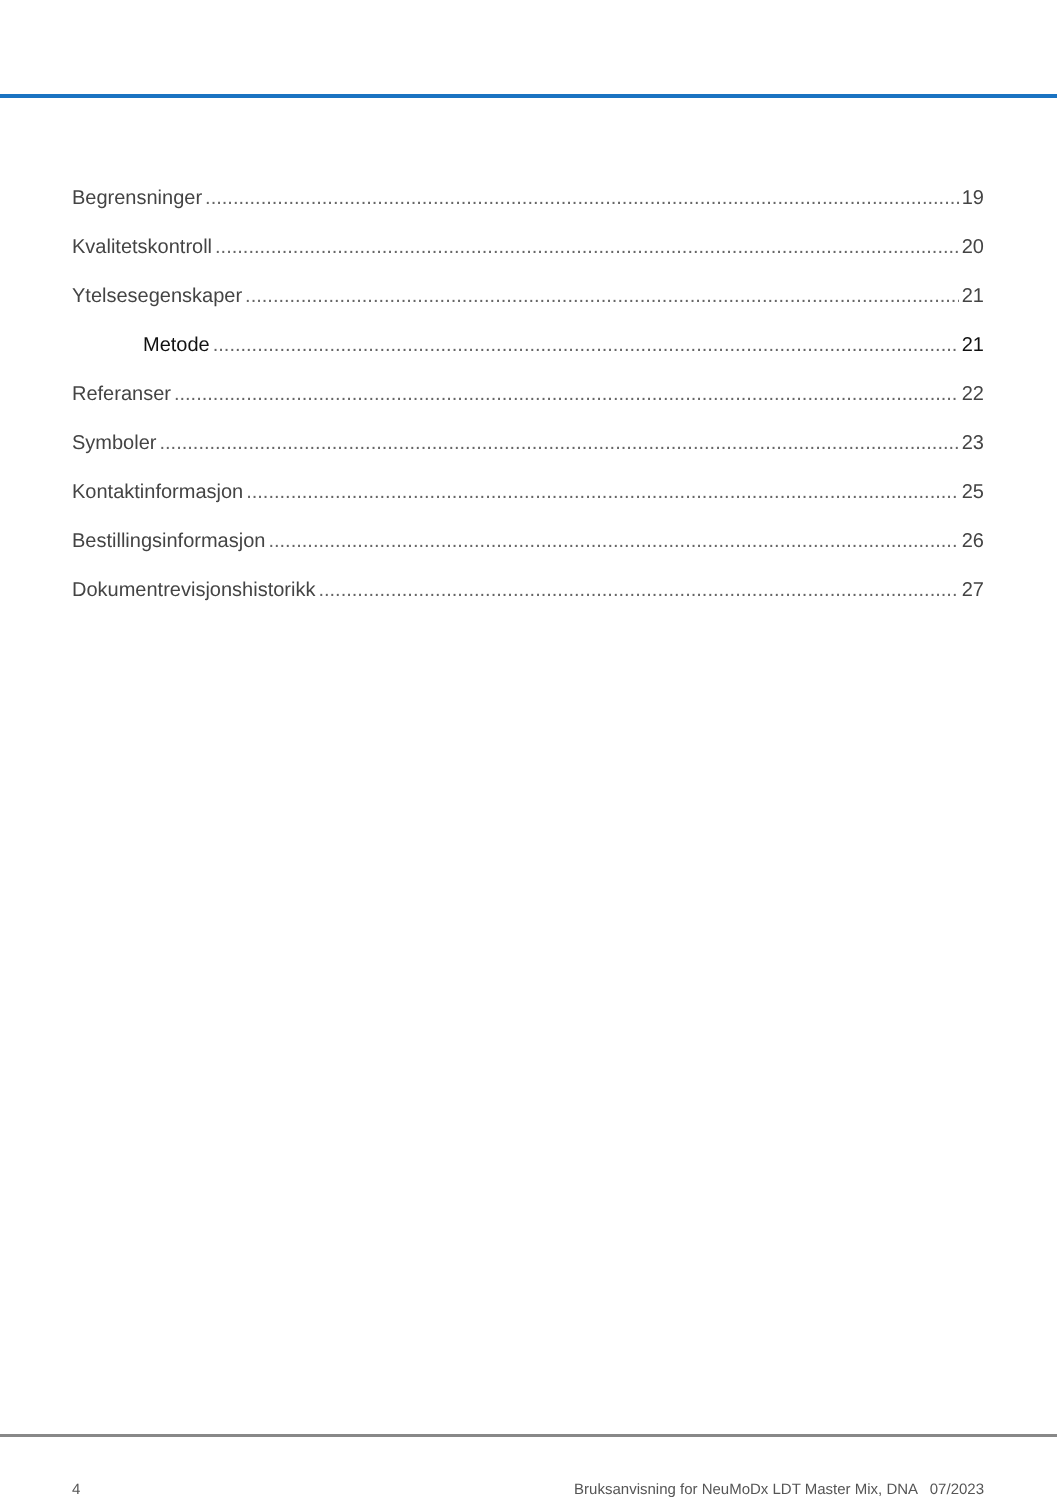Begrensninger 19
Kvalitetskontroll 20
Ytelsesegenskaper 21
Metode 21
Referanser 22
Symboler 23
Kontaktinformasjon 25
Bestillingsinformasjon 26
Dokumentrevisjonshistorikk 27
4 Bruksanvisning for NeuMoDx LDT Master Mix, DNA 07/2023